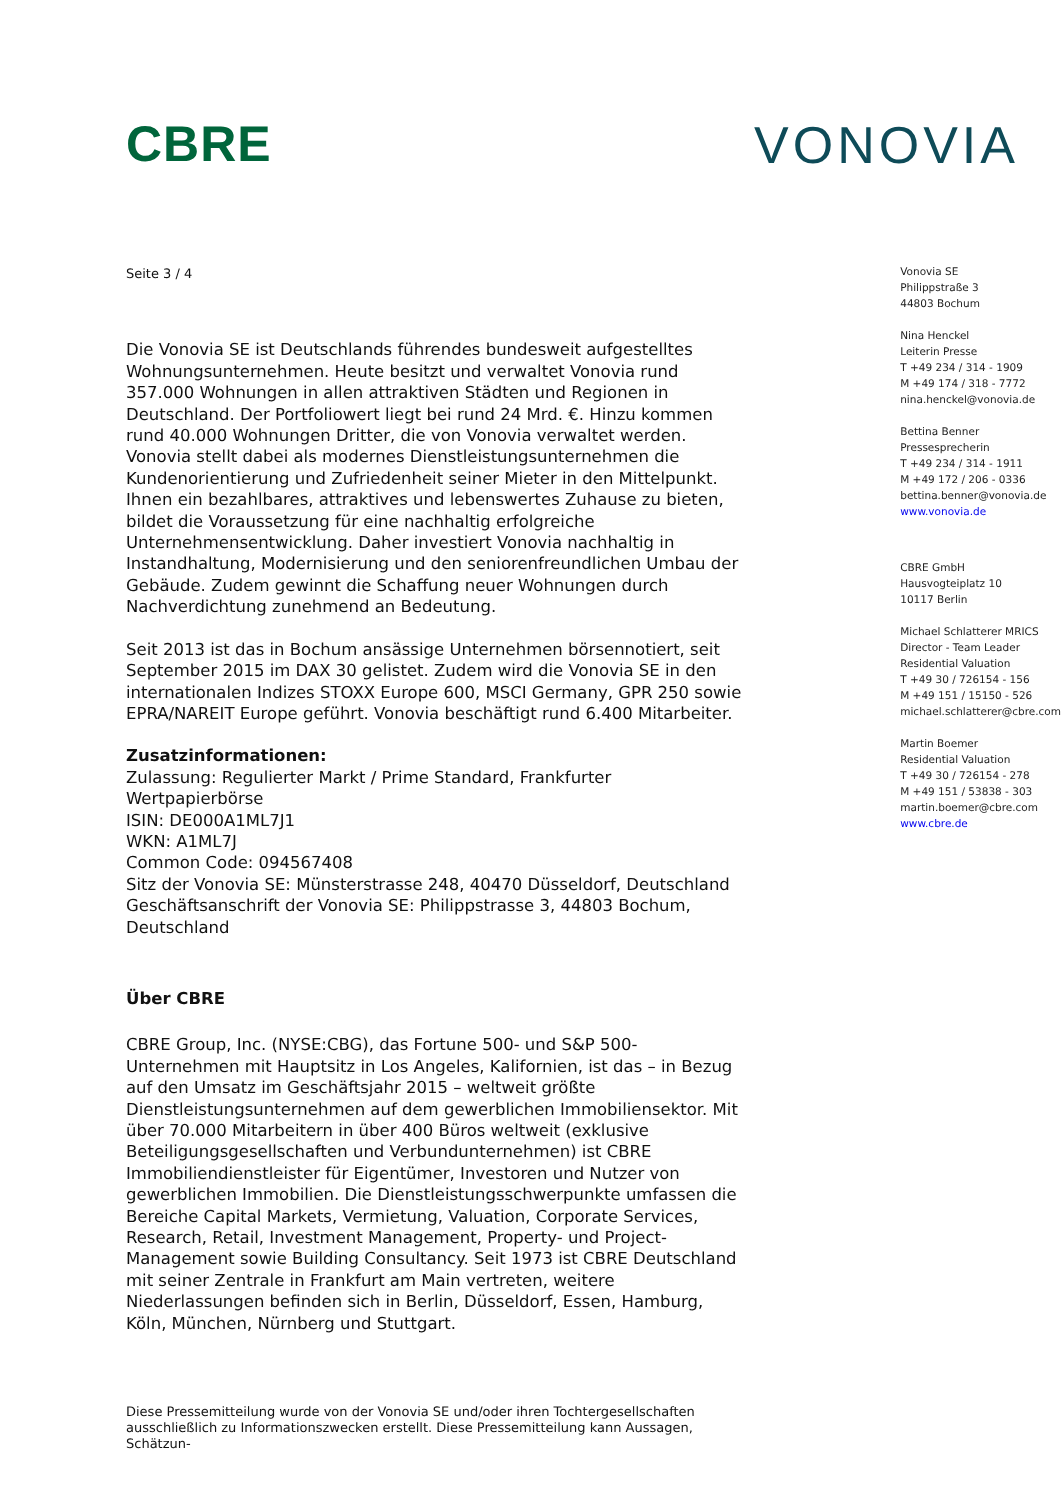CBRE VONOVIA
Seite 3 / 4
Die Vonovia SE ist Deutschlands führendes bundesweit aufgestelltes Wohnungsunternehmen. Heute besitzt und verwaltet Vonovia rund 357.000 Wohnungen in allen attraktiven Städten und Regionen in Deutschland. Der Portfoliowert liegt bei rund 24 Mrd. €. Hinzu kommen rund 40.000 Wohnungen Dritter, die von Vonovia verwaltet werden. Vonovia stellt dabei als modernes Dienstleistungsunternehmen die Kundenorientierung und Zufriedenheit seiner Mieter in den Mittelpunkt. Ihnen ein bezahlbares, attraktives und lebenswertes Zuhause zu bieten, bildet die Voraussetzung für eine nachhaltig erfolgreiche Unternehmensentwicklung. Daher investiert Vonovia nachhaltig in Instandhaltung, Modernisierung und den seniorenfreundlichen Umbau der Gebäude. Zudem gewinnt die Schaffung neuer Wohnungen durch Nachverdichtung zunehmend an Bedeutung.
Seit 2013 ist das in Bochum ansässige Unternehmen börsennotiert, seit September 2015 im DAX 30 gelistet. Zudem wird die Vonovia SE in den internationalen Indizes STOXX Europe 600, MSCI Germany, GPR 250 sowie EPRA/NAREIT Europe geführt. Vonovia beschäftigt rund 6.400 Mitarbeiter.
Zusatzinformationen:
Zulassung: Regulierter Markt / Prime Standard, Frankfurter Wertpapierbörse
ISIN: DE000A1ML7J1
WKN: A1ML7J
Common Code: 094567408
Sitz der Vonovia SE: Münsterstrasse 248, 40470 Düsseldorf, Deutschland
Geschäftsanschrift der Vonovia SE: Philippstrasse 3, 44803 Bochum, Deutschland
Über CBRE
CBRE Group, Inc. (NYSE:CBG), das Fortune 500- und S&P 500-Unternehmen mit Hauptsitz in Los Angeles, Kalifornien, ist das – in Bezug auf den Umsatz im Geschäftsjahr 2015 – weltweit größte Dienstleistungsunternehmen auf dem gewerblichen Immobiliensektor. Mit über 70.000 Mitarbeitern in über 400 Büros weltweit (exklusive Beteiligungsgesellschaften und Verbundunternehmen) ist CBRE Immobiliendienstleister für Eigentümer, Investoren und Nutzer von gewerblichen Immobilien. Die Dienstleistungsschwerpunkte umfassen die Bereiche Capital Markets, Vermietung, Valuation, Corporate Services, Research, Retail, Investment Management, Property- und Project-Management sowie Building Consultancy. Seit 1973 ist CBRE Deutschland mit seiner Zentrale in Frankfurt am Main vertreten, weitere Niederlassungen befinden sich in Berlin, Düsseldorf, Essen, Hamburg, Köln, München, Nürnberg und Stuttgart.
Diese Pressemitteilung wurde von der Vonovia SE und/oder ihren Tochtergesellschaften ausschließlich zu Informationszwecken erstellt. Diese Pressemitteilung kann Aussagen, Schätzun-
Vonovia SE
Philippstraße 3
44803 Bochum
Nina Henckel
Leiterin Presse
T +49 234 / 314 - 1909
M +49 174 / 318 - 7772
nina.henckel@vonovia.de
Bettina Benner
Pressesprecherin
T +49 234 / 314 - 1911
M +49 172 / 206 - 0336
bettina.benner@vonovia.de
www.vonovia.de
CBRE GmbH
Hausvogteiplatz 10
10117 Berlin
Michael Schlatterer MRICS
Director - Team Leader
Residential Valuation
T +49 30 / 726154 - 156
M +49 151 / 15150 - 526
michael.schlatterer@cbre.com
Martin Boemer
Residential Valuation
T +49 30 / 726154 - 278
M +49 151 / 53838 - 303
martin.boemer@cbre.com
www.cbre.de